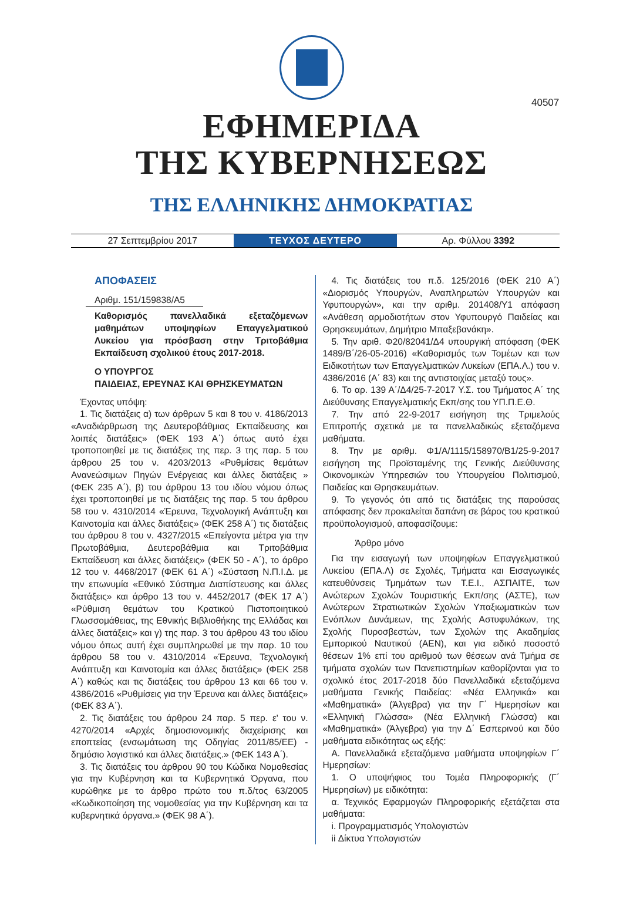40507
ΕΦΗΜΕΡΙΔΑ
ΤΗΣ ΚΥΒΕΡΝΗΣΕΩΣ
ΤΗΣ ΕΛΛΗΝΙΚΗΣ ΔΗΜΟΚΡΑΤΙΑΣ
27 Σεπτεμβρίου 2017
ΤΕΥΧΟΣ ΔΕΥΤΕΡΟ
Αρ. Φύλλου 3392
ΑΠΟΦΑΣΕΙΣ
Αριθμ. 151/159838/Α5
Καθορισμός πανελλαδικά εξεταζόμενων μαθημάτων υποψηφίων Επαγγελματικού Λυκείου για πρόσβαση στην Τριτοβάθμια Εκπαίδευση σχολικού έτους 2017-2018.
Ο ΥΠΟΥΡΓΟΣ
ΠΑΙΔΕΙΑΣ, ΕΡΕΥΝΑΣ ΚΑΙ ΘΡΗΣΚΕΥΜΑΤΩΝ
Έχοντας υπόψη:
1. Τις διατάξεις α) των άρθρων 5 και 8 του ν. 4186/2013 «Αναδιάρθρωση της Δευτεροβάθμιας Εκπαίδευσης και λοιπές διατάξεις» (ΦΕΚ 193 Α΄) όπως αυτό έχει τροποποιηθεί με τις διατάξεις της περ. 3 της παρ. 5 του άρθρου 25 του ν. 4203/2013 «Ρυθμίσεις θεμάτων Ανανεώσιμων Πηγών Ενέργειας και άλλες διατάξεις » (ΦΕΚ 235 Α΄), β) του άρθρου 13 του ιδίου νόμου όπως έχει τροποποιηθεί με τις διατάξεις της παρ. 5 του άρθρου 58 του ν. 4310/2014 «Έρευνα, Τεχνολογική Ανάπτυξη και Καινοτομία και άλλες διατάξεις» (ΦΕΚ 258 Α΄) τις διατάξεις του άρθρου 8 του ν. 4327/2015 «Επείγοντα μέτρα για την Πρωτοβάθμια, Δευτεροβάθμια και Τριτοβάθμια Εκπαίδευση και άλλες διατάξεις» (ΦΕΚ 50 - Α΄), το άρθρο 12 του ν. 4468/2017 (ΦΕΚ 61 Α΄) «Σύσταση Ν.Π.Ι.Δ. με την επωνυμία «Εθνικό Σύστημα Διαπίστευσης και άλλες διατάξεις» και άρθρο 13 του ν. 4452/2017 (ΦΕΚ 17 Α΄) «Ρύθμιση θεμάτων του Κρατικού Πιστοποιητικού Γλωσσομάθειας, της Εθνικής Βιβλιοθήκης της Ελλάδας και άλλες διατάξεις» και γ) της παρ. 3 του άρθρου 43 του ιδίου νόμου όπως αυτή έχει συμπληρωθεί με την παρ. 10 του άρθρου 58 του ν. 4310/2014 «Έρευνα, Τεχνολογική Ανάπτυξη και Καινοτομία και άλλες διατάξεις» (ΦΕΚ 258 Α΄) καθώς και τις διατάξεις του άρθρου 13 και 66 του ν. 4386/2016 «Ρυθμίσεις για την Έρευνα και άλλες διατάξεις» (ΦΕΚ 83 Α΄).
2. Τις διατάξεις του άρθρου 24 παρ. 5 περ. ε' του ν. 4270/2014 «Αρχές δημοσιονομικής διαχείρισης και εποπτείας (ενσωμάτωση της Οδηγίας 2011/85/ΕΕ) - δημόσιο λογιστικό και άλλες διατάξεις.» (ΦΕΚ 143 Α΄).
3. Τις διατάξεις του άρθρου 90 του Κώδικα Νομοθεσίας για την Κυβέρνηση και τα Κυβερνητικά Όργανα, που κυρώθηκε με το άρθρο πρώτο του π.δ/τος 63/2005 «Κωδικοποίηση της νομοθεσίας για την Κυβέρνηση και τα κυβερνητικά όργανα.» (ΦΕΚ 98 Α΄).
4. Τις διατάξεις του π.δ. 125/2016 (ΦΕΚ 210 Α΄) «Διορισμός Υπουργών, Αναπληρωτών Υπουργών και Υφυπουργών», και την αριθμ. 201408/Υ1 απόφαση «Ανάθεση αρμοδιοτήτων στον Υφυπουργό Παιδείας και Θρησκευμάτων, Δημήτριο Μπαξεβανάκη».
5. Την αριθ. Φ20/82041/Δ4 υπουργική απόφαση (ΦΕΚ 1489/Β΄/26-05-2016) «Καθορισμός των Τομέων και των Ειδικοτήτων των Επαγγελματικών Λυκείων (ΕΠΑ.Λ.) του ν. 4386/2016 (Α΄ 83) και της αντιστοιχίας μεταξύ τους».
6. Το αρ. 139 Α΄/Δ4/25-7-2017 Υ.Σ. του Τμήματος Α΄ της Διεύθυνσης Επαγγελματικής Εκπ/σης του ΥΠ.Π.Ε.Θ.
7. Την από 22-9-2017 εισήγηση της Τριμελούς Επιτροπής σχετικά με τα πανελλαδικώς εξεταζόμενα μαθήματα.
8. Την με αριθμ. Φ1/Α/1115/158970/Β1/25-9-2017 εισήγηση της Προϊσταμένης της Γενικής Διεύθυνσης Οικονομικών Υπηρεσιών του Υπουργείου Πολιτισμού, Παιδείας και Θρησκευμάτων.
9. Το γεγονός ότι από τις διατάξεις της παρούσας απόφασης δεν προκαλείται δαπάνη σε βάρος του κρατικού προϋπολογισμού, αποφασίζουμε:
Άρθρο μόνο
Για την εισαγωγή των υποψηφίων Επαγγελματικού Λυκείου (ΕΠΑ.Λ) σε Σχολές, Τμήματα και Εισαγωγικές κατευθύνσεις Τμημάτων των Τ.Ε.Ι., ΑΣΠΑΙΤΕ, των Ανώτερων Σχολών Τουριστικής Εκπ/σης (ΑΣΤΕ), των Ανώτερων Στρατιωτικών Σχολών Υπαξιωματικών των Ενόπλων Δυνάμεων, της Σχολής Αστυφυλάκων, της Σχολής Πυροσβεστών, των Σχολών της Ακαδημίας Εμπορικού Ναυτικού (ΑΕΝ), και για ειδικό ποσοστό θέσεων 1% επί του αριθμού των θέσεων ανά Τμήμα σε τμήματα σχολών των Πανεπιστημίων καθορίζονται για το σχολικό έτος 2017-2018 δύο Πανελλαδικά εξεταζόμενα μαθήματα Γενικής Παιδείας: «Νέα Ελληνικά» και «Μαθηματικά» (Άλγεβρα) για την Γ΄ Ημερησίων και «Ελληνική Γλώσσα» (Νέα Ελληνική Γλώσσα) και «Μαθηματικά» (Άλγεβρα) για την Δ΄ Εσπερινού και δύο μαθήματα ειδικότητας ως εξής:
Α. Πανελλαδικά εξεταζόμενα μαθήματα υποψηφίων Γ΄ Ημερησίων:
1. Ο υποψήφιος του Τομέα Πληροφορικής (Γ΄ Ημερησίων) με ειδικότητα:
α. Τεχνικός Εφαρμογών Πληροφορικής εξετάζεται στα μαθήματα:
i. Προγραμματισμός Υπολογιστών
ii Δίκτυα Υπολογιστών